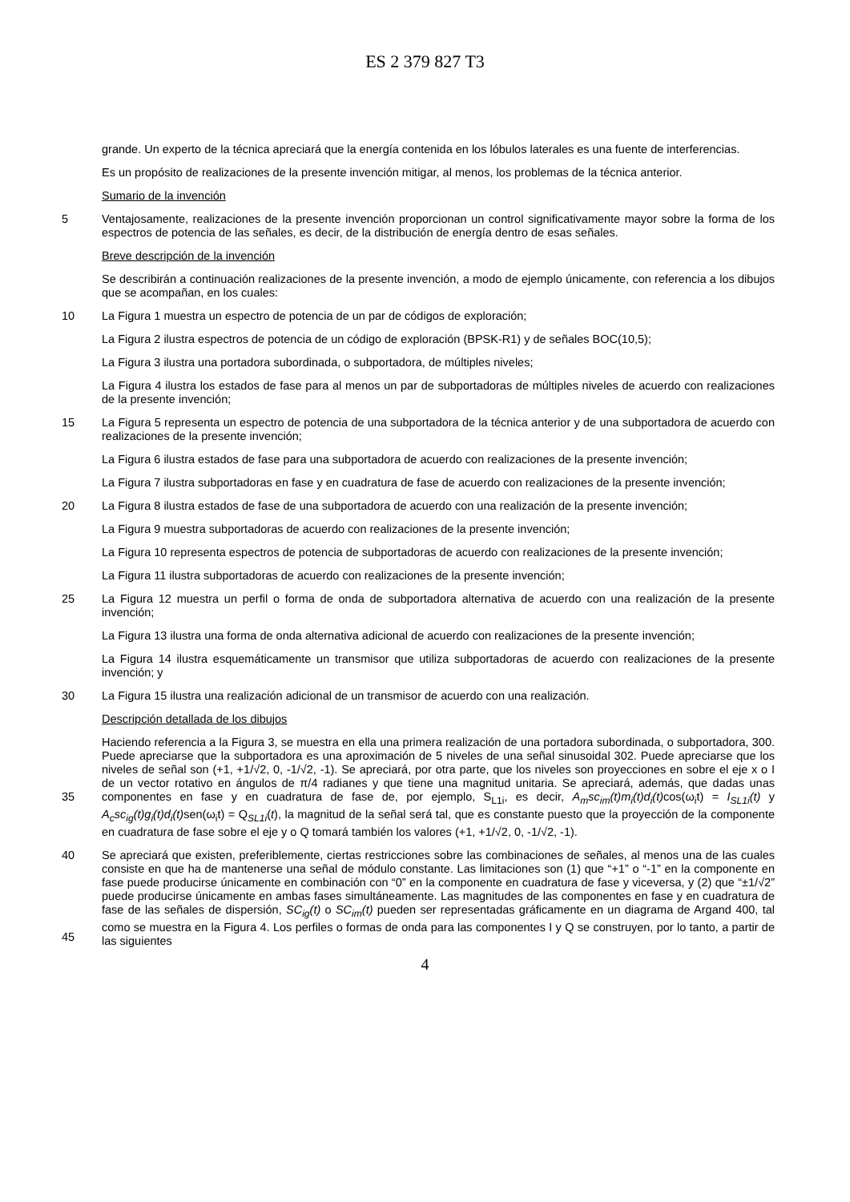ES 2 379 827 T3
grande. Un experto de la técnica apreciará que la energía contenida en los lóbulos laterales es una fuente de interferencias.
Es un propósito de realizaciones de la presente invención mitigar, al menos, los problemas de la técnica anterior.
Sumario de la invención
5 Ventajosamente, realizaciones de la presente invención proporcionan un control significativamente mayor sobre la forma de los espectros de potencia de las señales, es decir, de la distribución de energía dentro de esas señales.
Breve descripción de la invención
Se describirán a continuación realizaciones de la presente invención, a modo de ejemplo únicamente, con referencia a los dibujos que se acompañan, en los cuales:
10 La Figura 1 muestra un espectro de potencia de un par de códigos de exploración;
La Figura 2 ilustra espectros de potencia de un código de exploración (BPSK-R1) y de señales BOC(10,5);
La Figura 3 ilustra una portadora subordinada, o subportadora, de múltiples niveles;
La Figura 4 ilustra los estados de fase para al menos un par de subportadoras de múltiples niveles de acuerdo con realizaciones de la presente invención;
15 La Figura 5 representa un espectro de potencia de una subportadora de la técnica anterior y de una subportadora de acuerdo con realizaciones de la presente invención;
La Figura 6 ilustra estados de fase para una subportadora de acuerdo con realizaciones de la presente invención;
La Figura 7 ilustra subportadoras en fase y en cuadratura de fase de acuerdo con realizaciones de la presente invención;
20 La Figura 8 ilustra estados de fase de una subportadora de acuerdo con una realización de la presente invención;
La Figura 9 muestra subportadoras de acuerdo con realizaciones de la presente invención;
La Figura 10 representa espectros de potencia de subportadoras de acuerdo con realizaciones de la presente invención;
La Figura 11 ilustra subportadoras de acuerdo con realizaciones de la presente invención;
25 La Figura 12 muestra un perfil o forma de onda de subportadora alternativa de acuerdo con una realización de la presente invención;
La Figura 13 ilustra una forma de onda alternativa adicional de acuerdo con realizaciones de la presente invención;
La Figura 14 ilustra esquemáticamente un transmisor que utiliza subportadoras de acuerdo con realizaciones de la presente invención; y
30 La Figura 15 ilustra una realización adicional de un transmisor de acuerdo con una realización.
Descripción detallada de los dibujos
35 Haciendo referencia a la Figura 3, se muestra en ella una primera realización de una portadora subordinada, o subportadora, 300. Puede apreciarse que la subportadora es una aproximación de 5 niveles de una señal sinusoidal 302. Puede apreciarse que los niveles de señal son (+1, +1/√2, 0, -1/√2, -1). Se apreciará, por otra parte, que los niveles son proyecciones en sobre el eje x o I de un vector rotativo en ángulos de π/4 radianes y que tiene una magnitud unitaria. Se apreciará, además, que dadas unas componentes en fase y en cuadratura de fase de, por ejemplo, S<sub>L1i</sub>, es decir, A<sub>m</sub>sc<sub>im</sub>(t)m<sub>i</sub>(t)d<sub>i</sub>(t) cos(ω<sub>i</sub>t) = I<sub>SL1i</sub>(t) y A<sub>c</sub>sc<sub>ig</sub>(t)g<sub>i</sub>(t)d<sub>i</sub>(t) sen(ω<sub>i</sub>t) = Q<sub>SL1i</sub>(t), la magnitud de la señal será tal, que es constante puesto que la proyección de la componente en cuadratura de fase sobre el eje y o Q tomará también los valores (+1, +1/√2, 0, -1/√2, -1).
40
45
Se apreciará que existen, preferiblemente, ciertas restricciones sobre las combinaciones de señales, al menos una de las cuales consiste en que ha de mantenerse una señal de módulo constante. Las limitaciones son (1) que “+1” o “-1” en la componente en fase puede producirse únicamente en combinación con “0” en la componente en cuadratura de fase y viceversa, y (2) que “±1/√2” puede producirse únicamente en ambas fases simultáneamente. Las magnitudes de las componentes en fase y en cuadratura de fase de las señales de dispersión, SC<sub>ig</sub>(t) o SC<sub>im</sub>(t) pueden ser representadas gráficamente en un diagrama de Argand 400, tal como se muestra en la Figura 4. Los perfiles o formas de onda para las componentes I y Q se construyen, por lo tanto, a partir de las siguientes
4